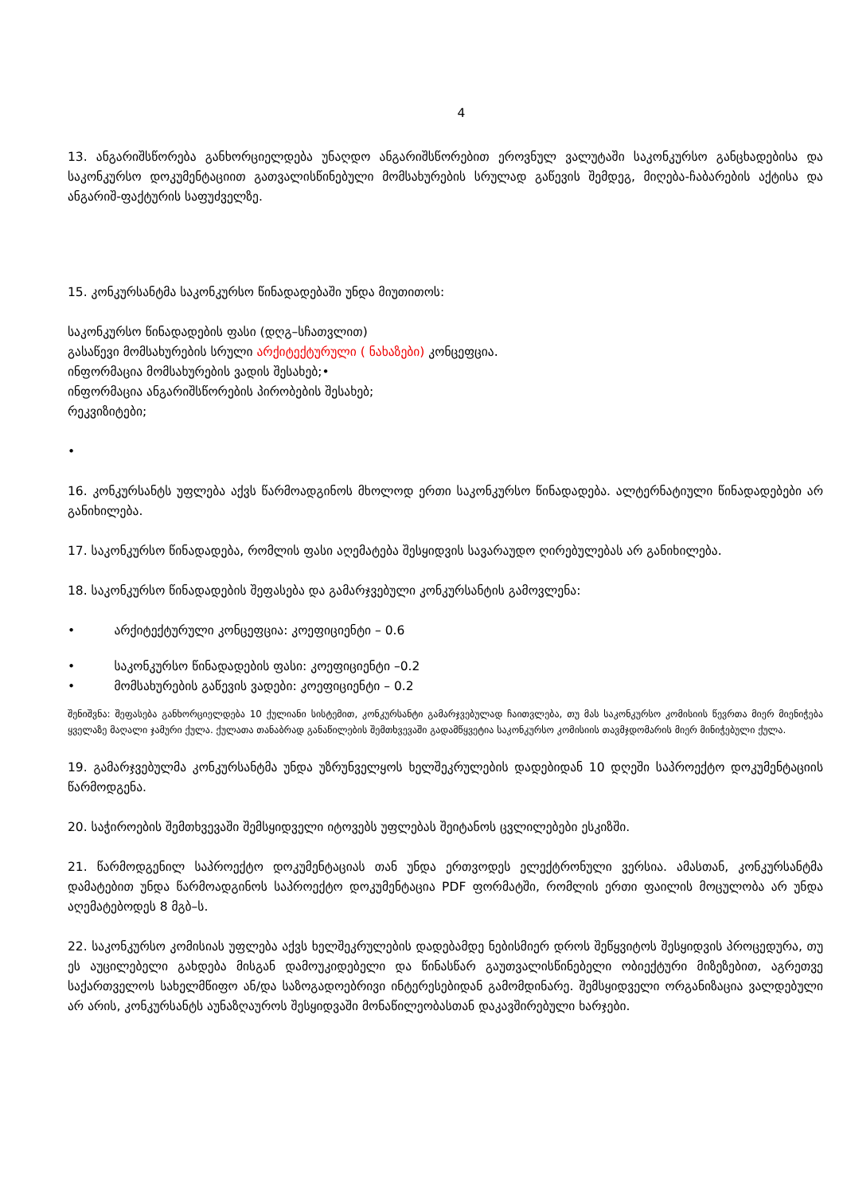4
13. ანგარიშსწორება განხორციელდება უნაღდო ანგარიშსწორებით ეროვნულ ვალუტაში საკონკურსო განცხადებისა და საკონკურსო დოკუმენტაციით გათვალისწინებული მომსახურების სრულად გაწევის შემდეგ, მიღება-ჩაბარების აქტისა და ანგარიშ-ფაქტურის საფუძველზე.
15. კონკურსანტმა საკონკურსო წინადადებაში უნდა მიუთითოს:
საკონკურსო წინადადების ფასი (დღგ–სჩათვლით)
გასაწევი მომსახურების სრული არქიტექტურული ( ნახაზები) კონცეფცია.
ინფორმაცია მომსახურების ვადის შესახებ;•
ინფორმაცია ანგარიშსწორების პირობების შესახებ;
რეკვიზიტები;
•
16. კონკურსანტს უფლება აქვს წარმოადგინოს მხოლოდ ერთი საკონკურსო წინადადება. ალტერნატიული წინადადებები არ განიხილება.
17. საკონკურსო წინადადება, რომლის ფასი აღემატება შესყიდვის სავარაუდო ღირებულებას არ განიხილება.
18. საკონკურსო წინადადების შეფასება და გამარჯვებული კონკურსანტის გამოვლენა:
• არქიტექტურული კონცეფცია: კოეფიციენტი – 0.6
• საკონკურსო წინადადების ფასი: კოეფიციენტი –0.2
• მომსახურების გაწევის ვადები: კოეფიციენტი – 0.2
შენიშვნა: შეფასება განხორციელდება 10 ქულიანი სისტემით, კონკურსანტი გამარჯვებულად ჩაითვლება, თუ მას საკონკურსო კომისიის წევრთა მიერ მიენიჭება ყველაზე მაღალი ჯამური ქულა. ქულათა თანაბრად განაწილების შემთხვევაში გადამწყვეტია საკონკურსო კომისიის თავმჯდომარის მიერ მინიჭებული ქულა.
19. გამარჯვებულმა კონკურსანტმა უნდა უზრუნველყოს ხელშეკრულების დადებიდან 10 დღეში საპროექტო დოკუმენტაციის წარმოდგენა.
20. საჭიროების შემთხვევაში შემსყიდველი იტოვებს უფლებას შეიტანოს ცვლილებები ესკიზში.
21. წარმოდგენილ საპროექტო დოკუმენტაციას თან უნდა ერთვოდეს ელექტრონული ვერსია. ამასთან, კონკურსანტმა დამატებით უნდა წარმოადგინოს საპროექტო დოკუმენტაცია PDF ფორმატში, რომლის ერთი ფაილის მოცულობა არ უნდა აღემატებოდეს 8 მგბ–ს.
22. საკონკურსო კომისიას უფლება აქვს ხელშეკრულების დადებამდე ნებისმიერ დროს შეწყვიტოს შესყიდვის პროცედურა, თუ ეს აუცილებელი გახდება მისგან დამოუკიდებელი და წინასწარ გაუთვალისწინებელი ობიექტური მიზეზებით, აგრეთვე საქართველოს სახელმწიფო ან/და საზოგადოებრივი ინტერესებიდან გამომდინარე. შემსყიდველი ორგანიზაცია ვალდებული არ არის, კონკურსანტს აუნაზღაუროს შესყიდვაში მონაწილეობასთან დაკავშირებული ხარჯები.